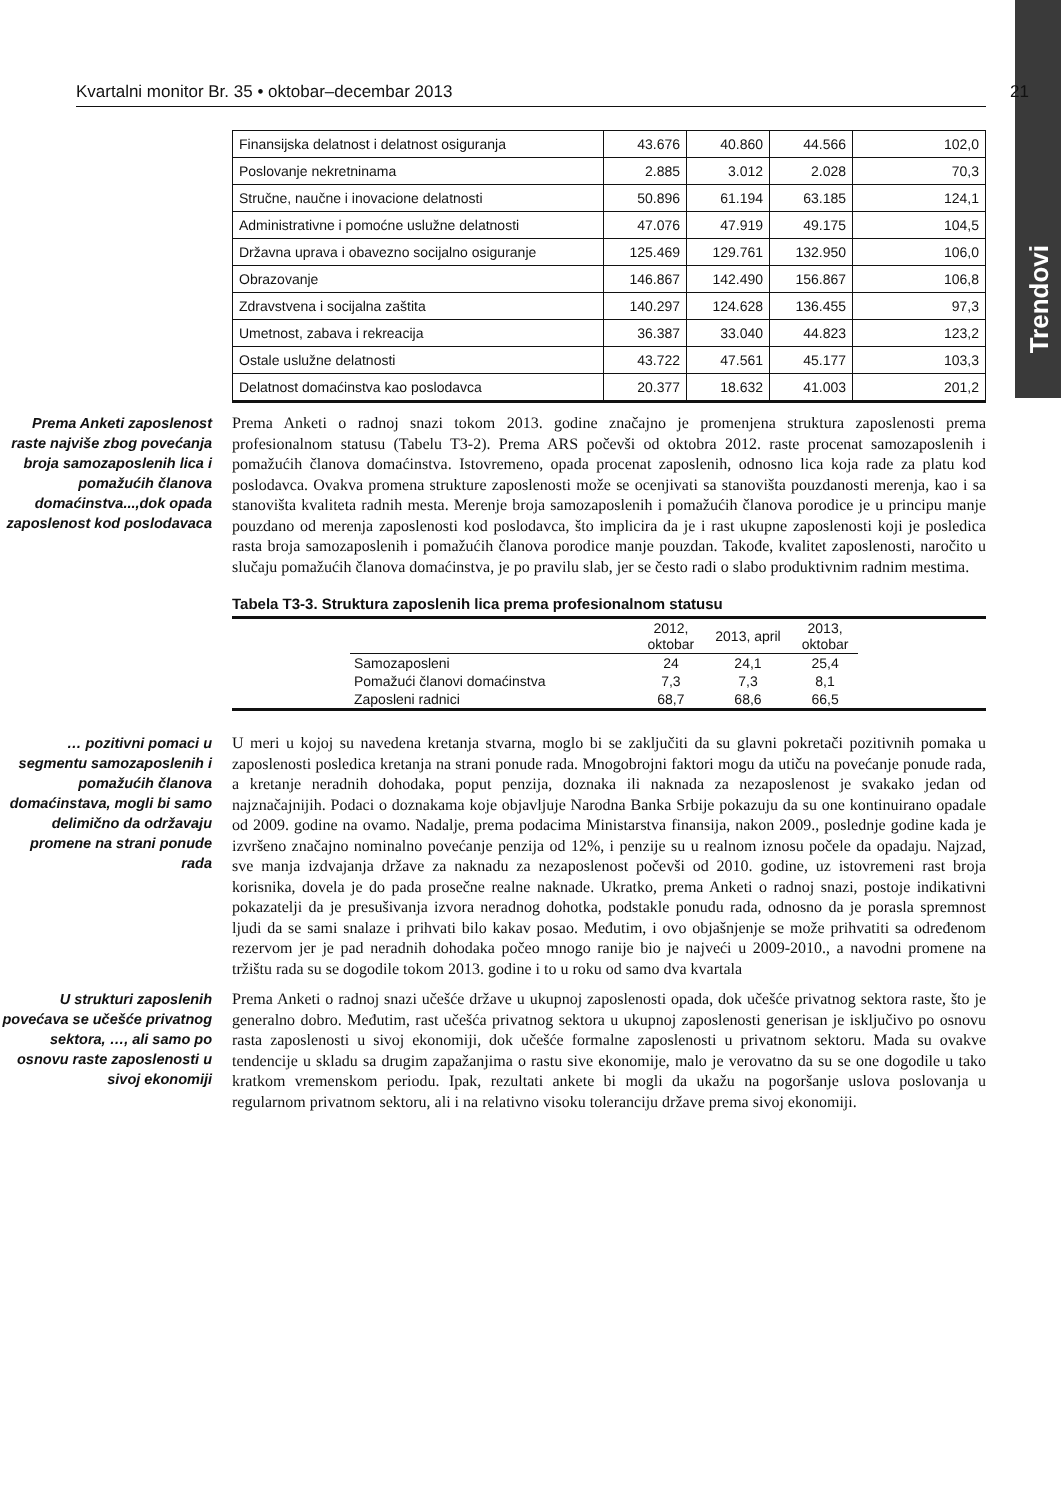Trendovi
Kvartalni monitor Br. 35 • oktobar–decembar 2013 21
| Finansijska delatnost i delatnost osiguranja | 43.676 | 40.860 | 44.566 | 102,0 |
| Poslovanje nekretninama | 2.885 | 3.012 | 2.028 | 70,3 |
| Stručne, naučne i inovacione delatnosti | 50.896 | 61.194 | 63.185 | 124,1 |
| Administrativne i pomoćne uslužne delatnosti | 47.076 | 47.919 | 49.175 | 104,5 |
| Državna uprava i obavezno socijalno osiguranje | 125.469 | 129.761 | 132.950 | 106,0 |
| Obrazovanje | 146.867 | 142.490 | 156.867 | 106,8 |
| Zdravstvena i socijalna zaštita | 140.297 | 124.628 | 136.455 | 97,3 |
| Umetnost, zabava i rekreacija | 36.387 | 33.040 | 44.823 | 123,2 |
| Ostale uslužne delatnosti | 43.722 | 47.561 | 45.177 | 103,3 |
| Delatnost domaćinstva kao poslodavca | 20.377 | 18.632 | 41.003 | 201,2 |
Prema Anketi zaposlenost raste najviše zbog povećanja broja samozaposlenih lica i pomažućih članova domaćinstva...,dok opada zaposlenost kod poslodavaca
Prema Anketi o radnoj snazi tokom 2013. godine značajno je promenjena struktura zaposlenosti prema profesionalnom statusu (Tabelu T3-2). Prema ARS počevši od oktobra 2012. raste procenat samozaposlenih i pomažućih članova domaćinstva. Istovremeno, opada procenat zaposlenih, odnosno lica koja rade za platu kod poslodavca. Ovakva promena strukture zaposlenosti može se ocenjivati sa stanovišta pouzdanosti merenja, kao i sa stanovišta kvaliteta radnih mesta. Merenje broja samozaposlenih i pomažućih članova porodice je u principu manje pouzdano od merenja zaposlenosti kod poslodavca, što implicira da je i rast ukupne zaposlenosti koji je posledica rasta broja samozaposlenih i pomažućih članova porodice manje pouzdan. Takođe, kvalitet zaposlenosti, naročito u slučaju pomažućih članova domaćinstva, je po pravilu slab, jer se često radi o slabo produktivnim radnim mestima.
Tabela T3-3. Struktura zaposlenih lica prema profesionalnom statusu
| | | 2012, oktobar | 2013, april | 2013, oktobar | |
| --- | --- | --- | --- | --- | --- |
| | Samozaposleni | 24 | 24,1 | 25,4 | |
| | Pomažući članovi domaćinstva | 7,3 | 7,3 | 8,1 | |
| | Zaposleni radnici | 68,7 | 68,6 | 66,5 | |
… pozitivni pomaci u segmentu samozaposlenih i pomažućih članova domaćinstava, mogli bi samo delimično da održavaju promene na strani ponude rada
U meri u kojoj su navedena kretanja stvarna, moglo bi se zaključiti da su glavni pokretači pozitivnih pomaka u zaposlenosti posledica kretanja na strani ponude rada. Mnogobrojni faktori mogu da utiču na povećanje ponude rada, a kretanje neradnih dohodaka, poput penzija, doznaka ili naknada za nezaposlenost je svakako jedan od najznačajnijih. Podaci o doznakama koje objavljuje Narodna Banka Srbije pokazuju da su one kontinuirano opadale od 2009. godine na ovamo. Nadalje, prema podacima Ministarstva finansija, nakon 2009., poslednje godine kada je izvršeno značajno nominalno povećanje penzija od 12%, i penzije su u realnom iznosu počele da opadaju. Najzad, sve manja izdvajanja države za naknadu za nezaposlenost počevši od 2010. godine, uz istovremeni rast broja korisnika, dovela je do pada prosečne realne naknade. Ukratko, prema Anketi o radnoj snazi, postoje indikativni pokazatelji da je presušivanja izvora neradnog dohotka, podstakle ponudu rada, odnosno da je porasla spremnost ljudi da se sami snalaze i prihvati bilo kakav posao. Međutim, i ovo objašnjenje se može prihvatiti sa određenom rezervom jer je pad neradnih dohodaka počeo mnogo ranije bio je najveći u 2009-2010., a navodni promene na tržištu rada su se dogodile tokom 2013. godine i to u roku od samo dva kvartala
U strukturi zaposlenih povećava se učešće privatnog sektora, …, ali samo po osnovu raste zaposlenosti u sivoj ekonomiji
Prema Anketi o radnoj snazi učešće države u ukupnoj zaposlenosti opada, dok učešće privatnog sektora raste, što je generalno dobro. Međutim, rast učešća privatnog sektora u ukupnoj zaposlenosti generisan je isključivo po osnovu rasta zaposlenosti u sivoj ekonomiji, dok učešće formalne zaposlenosti u privatnom sektoru. Mada su ovakve tendencije u skladu sa drugim zapažanjima o rastu sive ekonomije, malo je verovatno da su se one dogodile u tako kratkom vremenskom periodu. Ipak, rezultati ankete bi mogli da ukažu na pogoršanje uslova poslovanja u regularnom privatnom sektoru, ali i na relativno visoku toleranciju države prema sivoj ekonomiji.